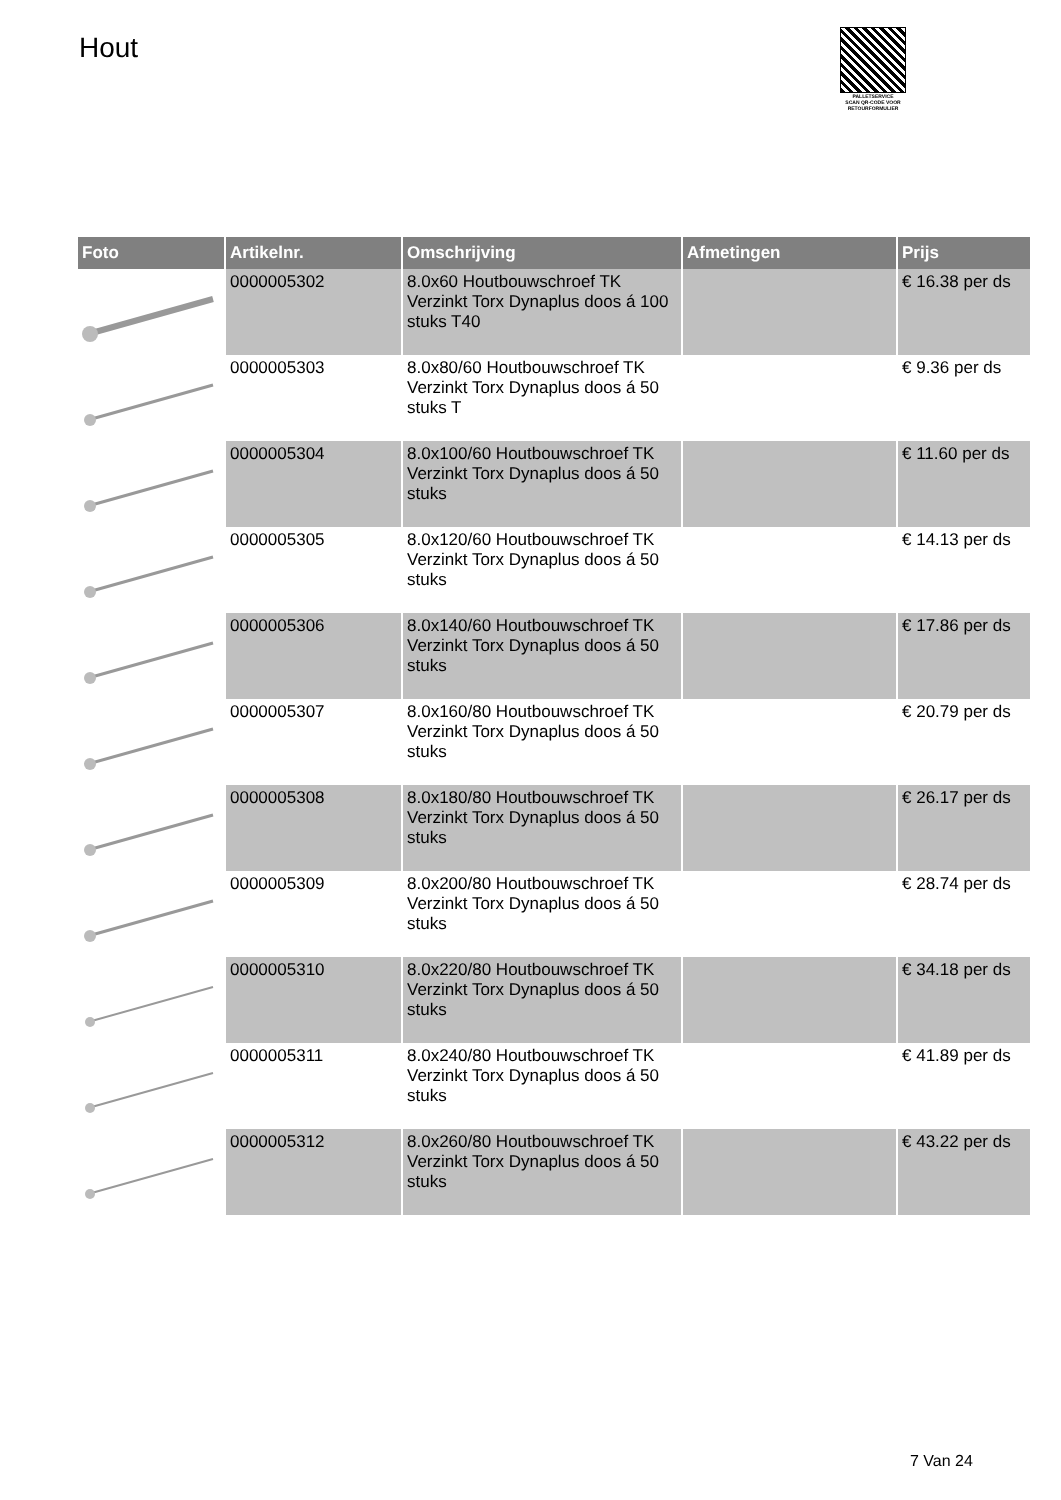Hout
PALLETSERVICE
SCAN QR-CODE VOOR RETOURFORMULIER
| Foto | Artikelnr. | Omschrijving | Afmetingen | Prijs |
| --- | --- | --- | --- | --- |
| | 0000005302 | 8.0x60 Houtbouwschroef TK Verzinkt Torx Dynaplus doos á 100 stuks T40 | | € 16.38 per ds |
| | 0000005303 | 8.0x80/60 Houtbouwschroef TK Verzinkt Torx Dynaplus doos á 50 stuks T | | € 9.36 per ds |
| | 0000005304 | 8.0x100/60 Houtbouwschroef TK Verzinkt Torx Dynaplus doos á 50 stuks | | € 11.60 per ds |
| | 0000005305 | 8.0x120/60 Houtbouwschroef TK Verzinkt Torx Dynaplus doos á 50 stuks | | € 14.13 per ds |
| | 0000005306 | 8.0x140/60 Houtbouwschroef TK Verzinkt Torx Dynaplus doos á 50 stuks | | € 17.86 per ds |
| | 0000005307 | 8.0x160/80 Houtbouwschroef TK Verzinkt Torx Dynaplus doos á 50 stuks | | € 20.79 per ds |
| | 0000005308 | 8.0x180/80 Houtbouwschroef TK Verzinkt Torx Dynaplus doos á 50 stuks | | € 26.17 per ds |
| | 0000005309 | 8.0x200/80 Houtbouwschroef TK Verzinkt Torx Dynaplus doos á 50 stuks | | € 28.74 per ds |
| | 0000005310 | 8.0x220/80 Houtbouwschroef TK Verzinkt Torx Dynaplus doos á 50 stuks | | € 34.18 per ds |
| | 0000005311 | 8.0x240/80 Houtbouwschroef TK Verzinkt Torx Dynaplus doos á 50 stuks | | € 41.89 per ds |
| | 0000005312 | 8.0x260/80 Houtbouwschroef TK Verzinkt Torx Dynaplus doos á 50 stuks | | € 43.22 per ds |
7 Van 24